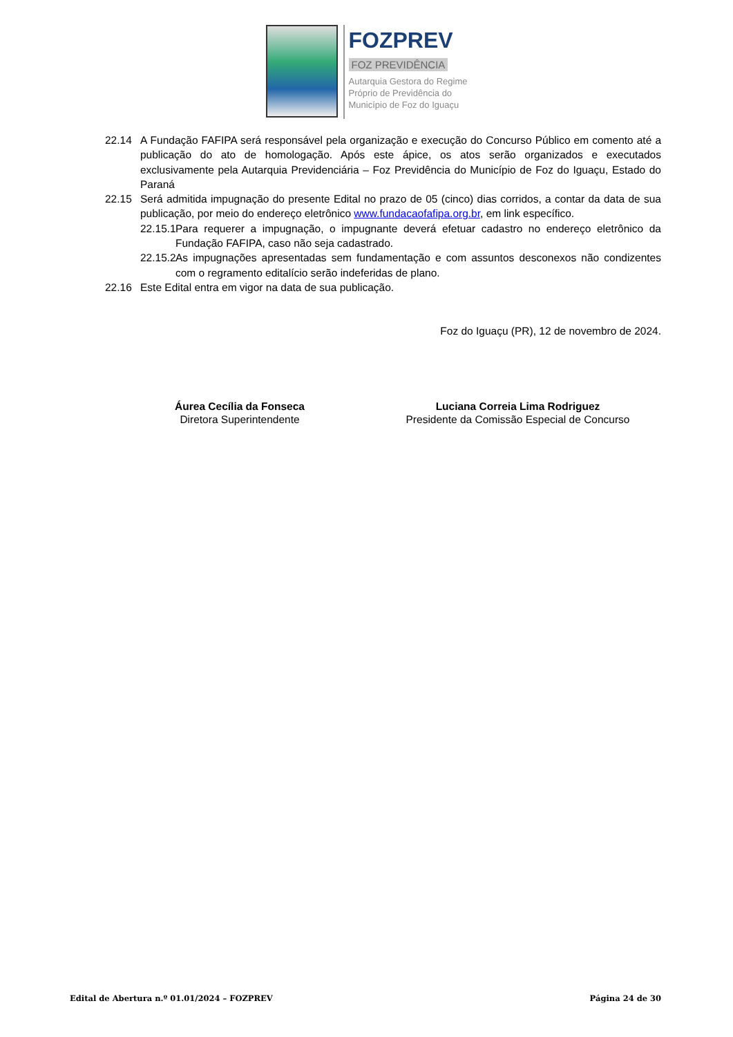FOZPREV
FOZ PREVIDÊNCIA
Autarquia Gestora do Regime
Próprio de Previdência do
Município de Foz do Iguaçu
22.14 A Fundação FAFIPA será responsável pela organização e execução do Concurso Público em comento até a publicação do ato de homologação. Após este ápice, os atos serão organizados e executados exclusivamente pela Autarquia Previdenciária – Foz Previdência do Município de Foz do Iguaçu, Estado do Paraná
22.15 Será admitida impugnação do presente Edital no prazo de 05 (cinco) dias corridos, a contar da data de sua publicação, por meio do endereço eletrônico www.fundacaofafipa.org.br, em link específico.
22.15.1 Para requerer a impugnação, o impugnante deverá efetuar cadastro no endereço eletrônico da Fundação FAFIPA, caso não seja cadastrado.
22.15.2 As impugnações apresentadas sem fundamentação e com assuntos desconexos não condizentes com o regramento editalício serão indeferidas de plano.
22.16 Este Edital entra em vigor na data de sua publicação.
Foz do Iguaçu (PR), 12 de novembro de 2024.
Áurea Cecília da Fonseca
Diretora Superintendente
Luciana Correia Lima Rodriguez
Presidente da Comissão Especial de Concurso
Edital de Abertura n.º 01.01/2024 – FOZPREV Página 24 de 30